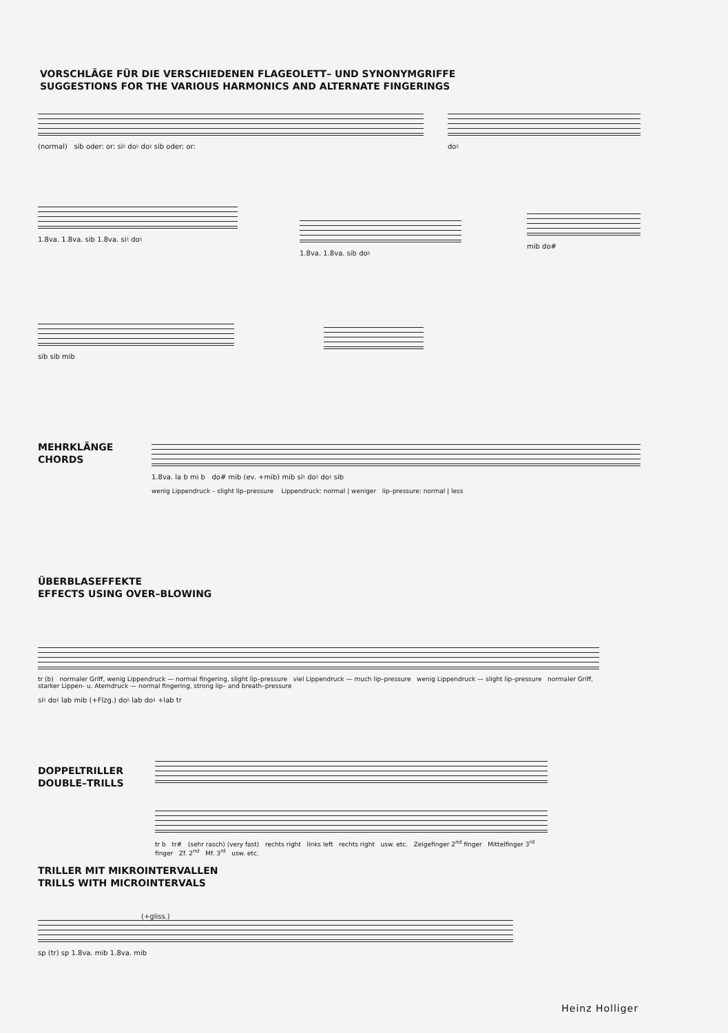VORSCHLÄGE FÜR DIE VERSCHIEDENEN FLAGEOLETT– UND SYNONYMGRIFFE
SUGGESTIONS FOR THE VARIOUS HARMONICS AND ALTERNATE FINGERINGS
(normal) sib oder: or: si♮ do♮ do♮ sib oder: or: do♮
1.8va. 1.8va. sib 1.8va. si♮ do♮
1.8va. 1.8va. sib do♮
mib do#
sib sib mib
MEHRKLÄNGE
CHORDS
1.8va. la b mi b do# mib (ev. +mib) mib si♮ do♮ do♮ sib
wenig Lippendruck – slight lip–pressure Lippendruck: normal | weniger lip–pressure: normal | less
ÜBERBLASEFFEKTE
EFFECTS USING OVER–BLOWING
tr (b) normaler Griff, wenig Lippendruck — normal fingering, slight lip–pressure viel Lippendruck — much lip–pressure wenig Lippendruck — slight lip–pressure normaler Griff, starker Lippen- u. Atemdruck — normal fingering, strong lip– and breath–pressure
si♮ do♮ lab mib (+Flzg.) do♮ lab do♮ +lab tr
DOPPELTRILLER
DOUBLE–TRILLS
tr b tr# (sehr rasch) (very fast) rechts right links left rechts right usw. etc. Zeigefinger 2<sup>nd</sup> finger Mittelfinger 3<sup>rd</sup> finger Zf. 2<sup>nd</sup> Mf. 3<sup>rd</sup> usw. etc.
TRILLER MIT MIKROINTERVALLEN
TRILLS WITH MICROINTERVALS
(+gliss.)
sp (tr) sp 1.8va. mib 1.8va. mib
Heinz Holliger